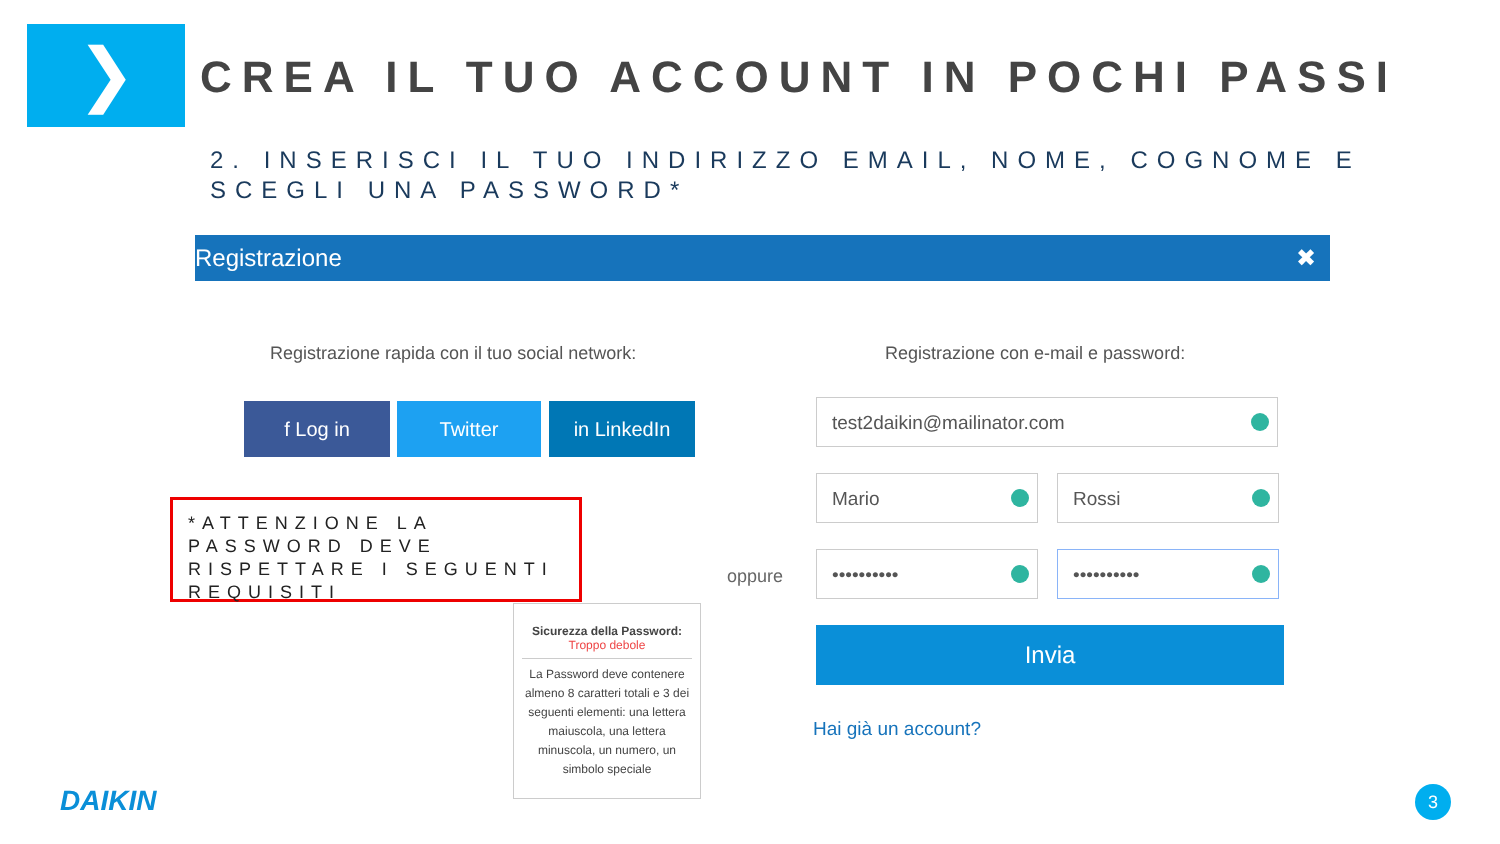❯
CREA IL TUO ACCOUNT IN POCHI PASSI
2. INSERISCI IL TUO INDIRIZZO EMAIL, NOME, COGNOME E SCEGLI UNA PASSWORD*
Registrazione ✖
Registrazione rapida con il tuo social network:
Registrazione con e-mail e password:
f Log in Twitter in LinkedIn test2daikin@mailinator.com
Mario Rossi
•••••••••• ••••••••••
oppure
*ATTENZIONE LA PASSWORD DEVE RISPETTARE I SEGUENTI REQUISITI
Sicurezza della Password:
Troppo debole
La Password deve contenere almeno 8 caratteri totali e 3 dei seguenti elementi: una lettera maiuscola, una lettera minuscola, un numero, un simbolo speciale
Invia
Hai già un account?
DAIKIN 3